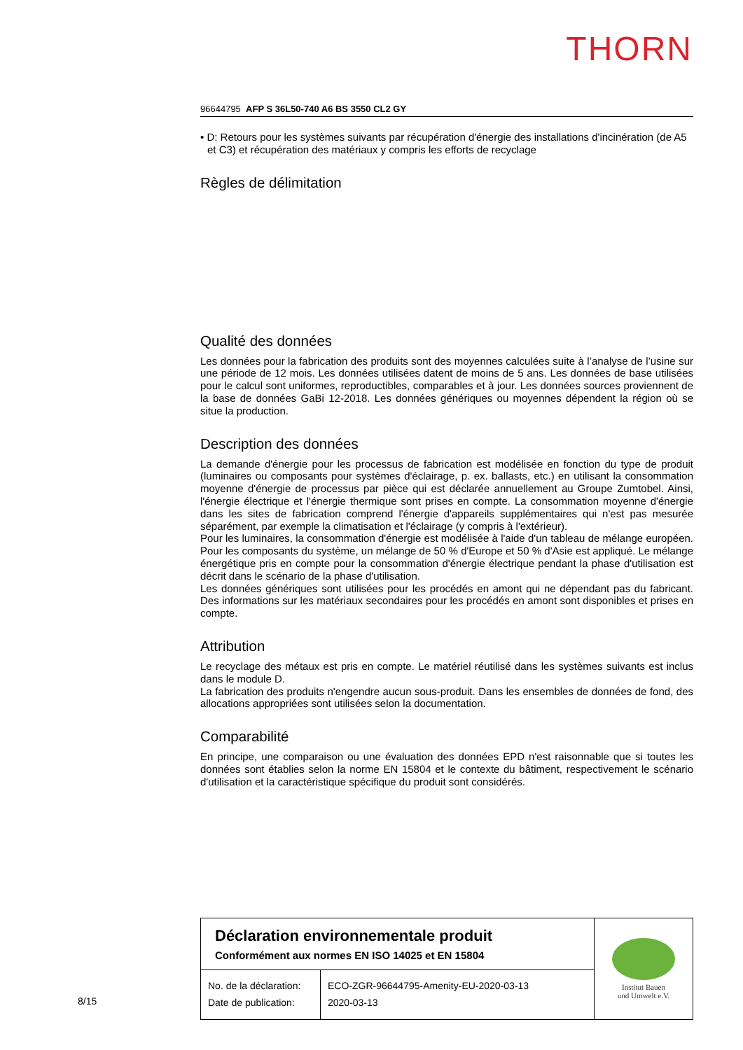THORN
96644795 AFP S 36L50-740 A6 BS 3550 CL2 GY
• D: Retours pour les systèmes suivants par récupération d'énergie des installations d'incinération (de A5 et C3) et récupération des matériaux y compris les efforts de recyclage
Règles de délimitation
Qualité des données
Les données pour la fabrication des produits sont des moyennes calculées suite à l’analyse de l’usine sur une période de 12 mois. Les données utilisées datent de moins de 5 ans. Les données de base utilisées pour le calcul sont uniformes, reproductibles, comparables et à jour. Les données sources proviennent de la base de données GaBi 12-2018. Les données génériques ou moyennes dépendent la région où se situe la production.
Description des données
La demande d'énergie pour les processus de fabrication est modélisée en fonction du type de produit (luminaires ou composants pour systèmes d'éclairage, p. ex. ballasts, etc.) en utilisant la consommation moyenne d'énergie de processus par pièce qui est déclarée annuellement au Groupe Zumtobel. Ainsi, l'énergie électrique et l'énergie thermique sont prises en compte. La consommation moyenne d'énergie dans les sites de fabrication comprend l'énergie d'appareils supplémentaires qui n'est pas mesurée séparément, par exemple la climatisation et l'éclairage (y compris à l'extérieur).
Pour les luminaires, la consommation d'énergie est modélisée à l'aide d'un tableau de mélange européen. Pour les composants du système, un mélange de 50 % d'Europe et 50 % d'Asie est appliqué. Le mélange énergétique pris en compte pour la consommation d'énergie électrique pendant la phase d'utilisation est décrit dans le scénario de la phase d'utilisation.
Les données génériques sont utilisées pour les procédés en amont qui ne dépendant pas du fabricant. Des informations sur les matériaux secondaires pour les procédés en amont sont disponibles et prises en compte.
Attribution
Le recyclage des métaux est pris en compte. Le matériel réutilisé dans les systèmes suivants est inclus dans le module D.
La fabrication des produits n'engendre aucun sous-produit. Dans les ensembles de données de fond, des allocations appropriées sont utilisées selon la documentation.
Comparabilité
En principe, une comparaison ou une évaluation des données EPD n'est raisonnable que si toutes les données sont établies selon la norme EN 15804 et le contexte du bâtiment, respectivement le scénario d'utilisation et la caractéristique spécifique du produit sont considérés.
| Déclaration environnementale produit Conformément aux normes EN ISO 14025 et EN 15804 | | Institut Bauen und Umwelt e.V. |
| No. de la déclaration: Date de publication: | ECO-ZGR-96644795-Amenity-EU-2020-03-13 2020-03-13 | |
8/15